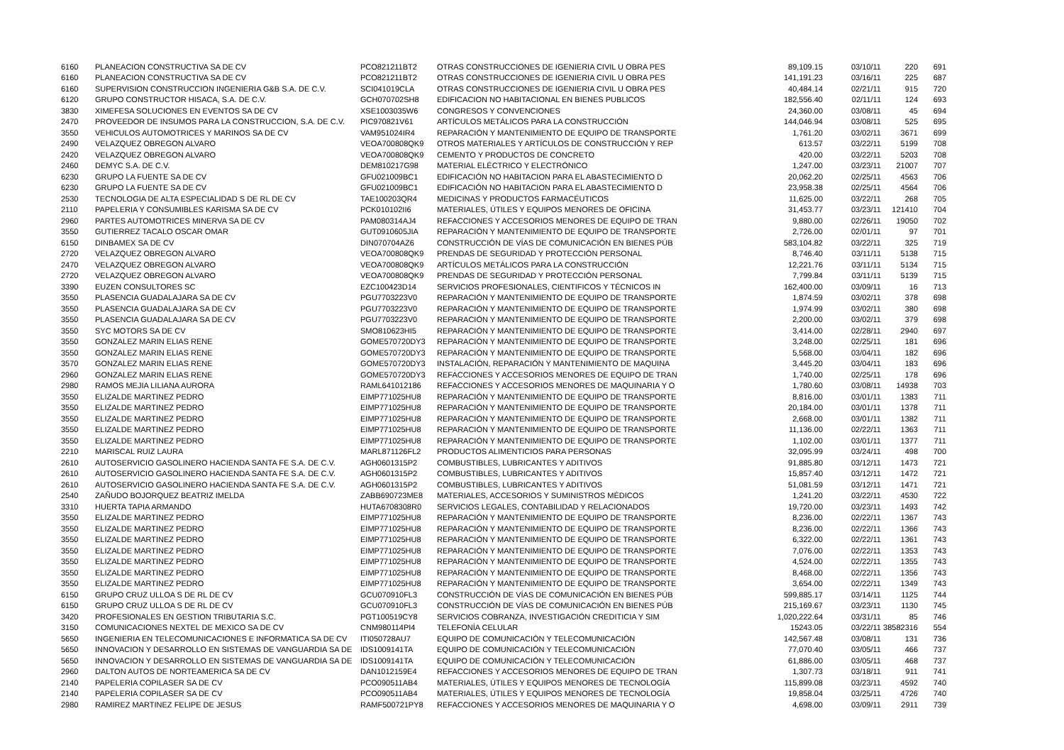| 6160 | PLANEACION CONSTRUCTIVA SA DE CV | PCO821211BT2 | OTRAS CONSTRUCCIONES DE IGENIERIA CIVIL U OBRA PES | 89,109.15 | 03/10/11 | 220 | 691 |
| 6160 | PLANEACION CONSTRUCTIVA SA DE CV | PCO821211BT2 | OTRAS CONSTRUCCIONES DE IGENIERIA CIVIL U OBRA PES | 141,191.23 | 03/16/11 | 225 | 687 |
| 6160 | SUPERVISION CONSTRUCCION INGENIERIA G&B S.A. DE C.V. | SCI041019CLA | OTRAS CONSTRUCCIONES DE IGENIERIA CIVIL U OBRA PES | 40,484.14 | 02/21/11 | 915 | 720 |
| 6120 | GRUPO CONSTRUCTOR HISACA, S.A. DE C.V. | GCH070702SH8 | EDIFICACION NO HABITACIONAL EN BIENES PUBLICOS | 182,556.40 | 02/11/11 | 124 | 693 |
| 3830 | XIMEFESA SOLUCIONES EN EVENTOS SA DE CV | XSE1003035W6 | CONGRESOS Y CONVENCIONES | 24,360.00 | 03/08/11 | 45 | 694 |
| 2470 | PROVEEDOR DE INSUMOS PARA LA CONSTRUCCION, S.A. DE C.V. | PIC970821V61 | ARTÍCULOS METÁLICOS PARA LA CONSTRUCCIÓN | 144,046.94 | 03/08/11 | 525 | 695 |
| 3550 | VEHICULOS AUTOMOTRICES Y MARINOS SA DE CV | VAM951024IR4 | REPARACIÓN Y MANTENIMIENTO DE EQUIPO DE TRANSPORTE | 1,761.20 | 03/02/11 | 3671 | 699 |
| 2490 | VELAZQUEZ OBREGON ALVARO | VEOA700808QK9 | OTROS MATERIALES Y ARTÍCULOS DE CONSTRUCCIÓN Y REP | 613.57 | 03/22/11 | 5199 | 708 |
| 2420 | VELAZQUEZ OBREGON ALVARO | VEOA700808QK9 | CEMENTO Y PRODUCTOS DE CONCRETO | 420.00 | 03/22/11 | 5203 | 708 |
| 2460 | DEMYC S.A. DE C.V. | DEM810217G98 | MATERIAL ELÉCTRICO Y ELECTRÓNICO | 1,247.00 | 03/23/11 | 21007 | 707 |
| 6230 | GRUPO LA FUENTE SA DE CV | GFU021009BC1 | EDIFICACIÓN NO HABITACION PARA EL ABASTECIMIENTO D | 20,062.20 | 02/25/11 | 4563 | 706 |
| 6230 | GRUPO LA FUENTE SA DE CV | GFU021009BC1 | EDIFICACIÓN NO HABITACION PARA EL ABASTECIMIENTO D | 23,958.38 | 02/25/11 | 4564 | 706 |
| 2530 | TECNOLOGIA DE ALTA ESPECIALIDAD S DE RL DE CV | TAE100203QR4 | MEDICINAS Y PRODUCTOS FARMACÉUTICOS | 11,625.00 | 03/22/11 | 268 | 705 |
| 2110 | PAPELERIA Y CONSUMIBLES KARISMA SA DE CV | PCK010102II6 | MATERIALES, ÚTILES Y EQUIPOS MENORES DE OFICINA | 31,453.77 | 03/23/11 | 121410 | 704 |
| 2960 | PARTES AUTOMOTRICES MINERVA SA DE CV | PAM080314AJ4 | REFACCIONES Y ACCESORIOS MENORES DE EQUIPO DE TRAN | 9,880.00 | 02/26/11 | 19050 | 702 |
| 3550 | GUTIERREZ TACALO OSCAR OMAR | GUT0910605JIA | REPARACIÓN Y MANTENIMIENTO DE EQUIPO DE TRANSPORTE | 2,726.00 | 02/01/11 | 97 | 701 |
| 6150 | DINBAMEX SA DE CV | DIN070704AZ6 | CONSTRUCCIÓN DE VÍAS DE COMUNICACIÓN EN BIENES PÚB | 583,104.82 | 03/22/11 | 325 | 719 |
| 2720 | VELAZQUEZ OBREGON ALVARO | VEOA700808QK9 | PRENDAS DE SEGURIDAD Y PROTECCIÓN PERSONAL | 8,746.40 | 03/11/11 | 5138 | 715 |
| 2470 | VELAZQUEZ OBREGON ALVARO | VEOA700808QK9 | ARTÍCULOS METÁLICOS PARA LA CONSTRUCCIÓN | 12,221.76 | 03/11/11 | 5134 | 715 |
| 2720 | VELAZQUEZ OBREGON ALVARO | VEOA700808QK9 | PRENDAS DE SEGURIDAD Y PROTECCIÓN PERSONAL | 7,799.84 | 03/11/11 | 5139 | 715 |
| 3390 | EUZEN CONSULTORES SC | EZC100423D14 | SERVICIOS PROFESIONALES, CIENTIFICOS Y TÉCNICOS IN | 162,400.00 | 03/09/11 | 16 | 713 |
| 3550 | PLASENCIA GUADALAJARA SA DE CV | PGU7703223V0 | REPARACIÓN Y MANTENIMIENTO DE EQUIPO DE TRANSPORTE | 1,874.59 | 03/02/11 | 378 | 698 |
| 3550 | PLASENCIA GUADALAJARA SA DE CV | PGU7703223V0 | REPARACIÓN Y MANTENIMIENTO DE EQUIPO DE TRANSPORTE | 1,974.99 | 03/02/11 | 380 | 698 |
| 3550 | PLASENCIA GUADALAJARA SA DE CV | PGU7703223V0 | REPARACIÓN Y MANTENIMIENTO DE EQUIPO DE TRANSPORTE | 2,200.00 | 03/02/11 | 379 | 698 |
| 3550 | SYC MOTORS SA DE CV | SMO810623HI5 | REPARACIÓN Y MANTENIMIENTO DE EQUIPO DE TRANSPORTE | 3,414.00 | 02/28/11 | 2940 | 697 |
| 3550 | GONZALEZ MARIN ELIAS RENE | GOME570720DY3 | REPARACIÓN Y MANTENIMIENTO DE EQUIPO DE TRANSPORTE | 3,248.00 | 02/25/11 | 181 | 696 |
| 3550 | GONZALEZ MARIN ELIAS RENE | GOME570720DY3 | REPARACIÓN Y MANTENIMIENTO DE EQUIPO DE TRANSPORTE | 5,568.00 | 03/04/11 | 182 | 696 |
| 3570 | GONZALEZ MARIN ELIAS RENE | GOME570720DY3 | INSTALACIÓN, REPARACIÓN Y MANTENIMIENTO DE MAQUINA | 3,445.20 | 03/04/11 | 183 | 696 |
| 2960 | GONZALEZ MARIN ELIAS RENE | GOME570720DY3 | REFACCIONES Y ACCESORIOS MENORES DE EQUIPO DE TRAN | 1,740.00 | 02/25/11 | 178 | 696 |
| 2980 | RAMOS MEJIA LILIANA AURORA | RAML641012186 | REFACCIONES Y ACCESORIOS MENORES DE MAQUINARIA Y O | 1,780.60 | 03/08/11 | 14938 | 703 |
| 3550 | ELIZALDE MARTINEZ PEDRO | EIMP771025HU8 | REPARACIÓN Y MANTENIMIENTO DE EQUIPO DE TRANSPORTE | 8,816.00 | 03/01/11 | 1383 | 711 |
| 3550 | ELIZALDE MARTINEZ PEDRO | EIMP771025HU8 | REPARACIÓN Y MANTENIMIENTO DE EQUIPO DE TRANSPORTE | 20,184.00 | 03/01/11 | 1378 | 711 |
| 3550 | ELIZALDE MARTINEZ PEDRO | EIMP771025HU8 | REPARACIÓN Y MANTENIMIENTO DE EQUIPO DE TRANSPORTE | 2,668.00 | 03/01/11 | 1382 | 711 |
| 3550 | ELIZALDE MARTINEZ PEDRO | EIMP771025HU8 | REPARACIÓN Y MANTENIMIENTO DE EQUIPO DE TRANSPORTE | 11,136.00 | 02/22/11 | 1363 | 711 |
| 3550 | ELIZALDE MARTINEZ PEDRO | EIMP771025HU8 | REPARACIÓN Y MANTENIMIENTO DE EQUIPO DE TRANSPORTE | 1,102.00 | 03/01/11 | 1377 | 711 |
| 2210 | MARISCAL RUIZ LAURA | MARL871126FL2 | PRODUCTOS ALIMENTICIOS PARA PERSONAS | 32,095.99 | 03/24/11 | 498 | 700 |
| 2610 | AUTOSERVICIO GASOLINERO HACIENDA SANTA FE S.A. DE C.V. | AGH0601315P2 | COMBUSTIBLES, LUBRICANTES Y ADITIVOS | 91,885.80 | 03/12/11 | 1473 | 721 |
| 2610 | AUTOSERVICIO GASOLINERO HACIENDA SANTA FE S.A. DE C.V. | AGH0601315P2 | COMBUSTIBLES, LUBRICANTES Y ADITIVOS | 15,857.40 | 03/12/11 | 1472 | 721 |
| 2610 | AUTOSERVICIO GASOLINERO HACIENDA SANTA FE S.A. DE C.V. | AGH0601315P2 | COMBUSTIBLES, LUBRICANTES Y ADITIVOS | 51,081.59 | 03/12/11 | 1471 | 721 |
| 2540 | ZAÑUDO BOJORQUEZ BEATRIZ IMELDA | ZABB690723ME8 | MATERIALES, ACCESORIOS Y SUMINISTROS MÉDICOS | 1,241.20 | 03/22/11 | 4530 | 722 |
| 3310 | HUERTA TAPIA ARMANDO | HUTA6708308R0 | SERVICIOS LEGALES, CONTABILIDAD Y RELACIONADOS | 19,720.00 | 03/23/11 | 1493 | 742 |
| 3550 | ELIZALDE MARTINEZ PEDRO | EIMP771025HU8 | REPARACIÓN Y MANTENIMIENTO DE EQUIPO DE TRANSPORTE | 8,236.00 | 02/22/11 | 1367 | 743 |
| 3550 | ELIZALDE MARTINEZ PEDRO | EIMP771025HU8 | REPARACIÓN Y MANTENIMIENTO DE EQUIPO DE TRANSPORTE | 8,236.00 | 02/22/11 | 1366 | 743 |
| 3550 | ELIZALDE MARTINEZ PEDRO | EIMP771025HU8 | REPARACIÓN Y MANTENIMIENTO DE EQUIPO DE TRANSPORTE | 6,322.00 | 02/22/11 | 1361 | 743 |
| 3550 | ELIZALDE MARTINEZ PEDRO | EIMP771025HU8 | REPARACIÓN Y MANTENIMIENTO DE EQUIPO DE TRANSPORTE | 7,076.00 | 02/22/11 | 1353 | 743 |
| 3550 | ELIZALDE MARTINEZ PEDRO | EIMP771025HU8 | REPARACIÓN Y MANTENIMIENTO DE EQUIPO DE TRANSPORTE | 4,524.00 | 02/22/11 | 1355 | 743 |
| 3550 | ELIZALDE MARTINEZ PEDRO | EIMP771025HU8 | REPARACIÓN Y MANTENIMIENTO DE EQUIPO DE TRANSPORTE | 8,468.00 | 02/22/11 | 1356 | 743 |
| 3550 | ELIZALDE MARTINEZ PEDRO | EIMP771025HU8 | REPARACIÓN Y MANTENIMIENTO DE EQUIPO DE TRANSPORTE | 3,654.00 | 02/22/11 | 1349 | 743 |
| 6150 | GRUPO CRUZ ULLOA S DE RL DE CV | GCU070910FL3 | CONSTRUCCIÓN DE VÍAS DE COMUNICACIÓN EN BIENES PÚB | 599,885.17 | 03/14/11 | 1125 | 744 |
| 6150 | GRUPO CRUZ ULLOA S DE RL DE CV | GCU070910FL3 | CONSTRUCCIÓN DE VÍAS DE COMUNICACIÓN EN BIENES PÚB | 215,169.67 | 03/23/11 | 1130 | 745 |
| 3420 | PROFESIONALES EN GESTION TRIBUTARIA S.C. | PGT100519CY8 | SERVICIOS COBRANZA, INVESTIGACIÓN CREDITICIA Y SIM | 1,020,222.64 | 03/31/11 | 85 | 746 |
| 3150 | COMUNICACIONES NEXTEL DE MEXICO SA DE CV | CNM980114PI4 | TELEFONÍA CELULAR | 15243.05 | 03/22/11 | 38582316 | 554 |
| 5650 | INGENIERIA EN TELECOMUNICACIONES E INFORMATICA SA DE CV | ITI050728AU7 | EQUIPO DE COMUNICACIÓN Y TELECOMUNICACIÓN | 142,567.48 | 03/08/11 | 131 | 736 |
| 5650 | INNOVACION Y DESARROLLO EN SISTEMAS DE VANGUARDIA SA DE | IDS1009141TA | EQUIPO DE COMUNICACIÓN Y TELECOMUNICACIÓN | 77,070.40 | 03/05/11 | 466 | 737 |
| 5650 | INNOVACION Y DESARROLLO EN SISTEMAS DE VANGUARDIA SA DE | IDS1009141TA | EQUIPO DE COMUNICACIÓN Y TELECOMUNICACIÓN | 61,886.00 | 03/05/11 | 468 | 737 |
| 2960 | DALTON AUTOS DE NORTEAMERICA SA DE CV | DAN1012159E4 | REFACCIONES Y ACCESORIOS MENORES DE EQUIPO DE TRAN | 1,307.73 | 03/18/11 | 911 | 741 |
| 2140 | PAPELERIA COPILASER SA DE CV | PCO090511AB4 | MATERIALES, ÚTILES Y EQUIPOS MENORES DE TECNOLOGÍA | 115,899.08 | 03/23/11 | 4592 | 740 |
| 2140 | PAPELERIA COPILASER SA DE CV | PCO090511AB4 | MATERIALES, ÚTILES Y EQUIPOS MENORES DE TECNOLOGÍA | 19,858.04 | 03/25/11 | 4726 | 740 |
| 2980 | RAMIREZ MARTINEZ FELIPE DE JESUS | RAMF500721PY8 | REFACCIONES Y ACCESORIOS MENORES DE MAQUINARIA Y O | 4,698.00 | 03/09/11 | 2911 | 739 |